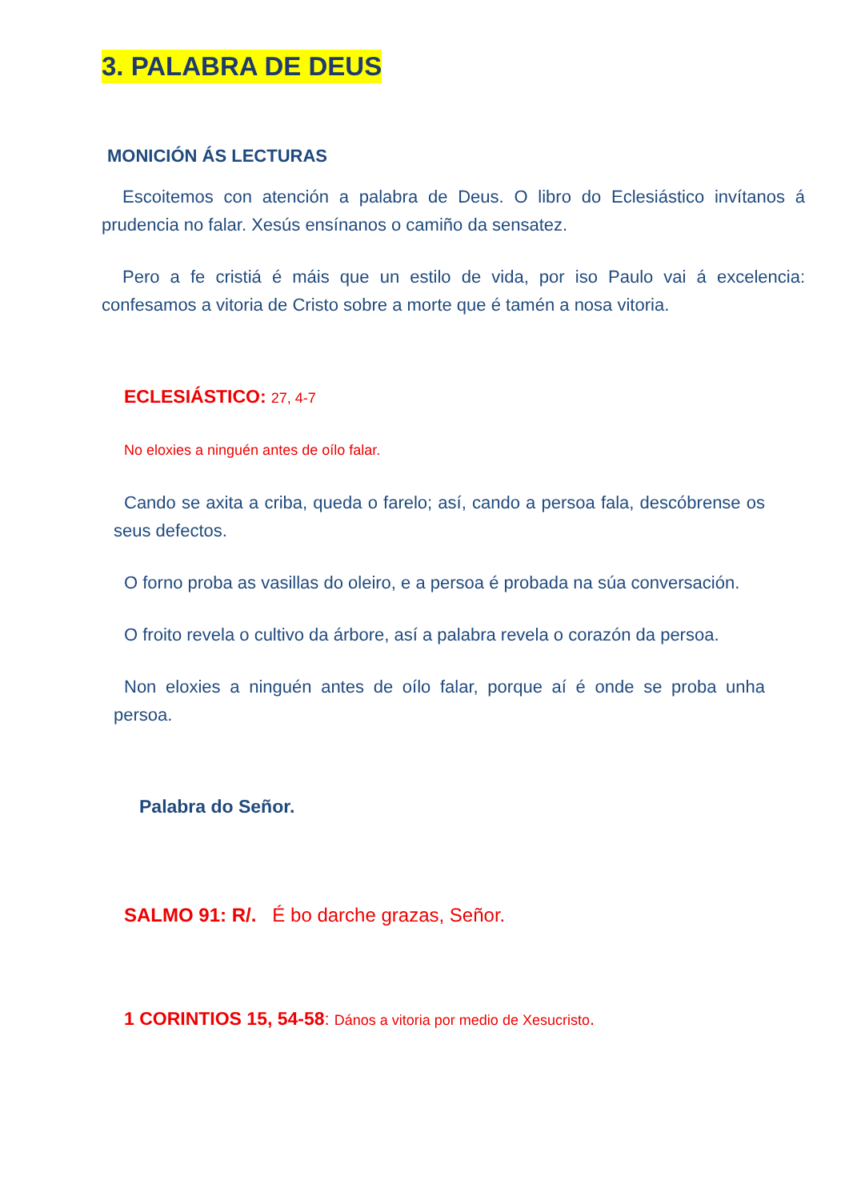3. PALABRA DE DEUS
MONICIÓN ÁS LECTURAS
Escoitemos con atención a palabra de Deus. O libro do Eclesiástico invítanos á prudencia no falar. Xesús ensínanos o camiño da sensatez.
Pero a fe cristiá é máis que un estilo de vida, por iso Paulo vai á excelencia: confesamos a vitoria de Cristo sobre a morte que é tamén a nosa vitoria.
ECLESIÁSTICO: 27, 4-7
No eloxies a ninguén antes de oílo falar.
Cando se axita a criba, queda o farelo; así, cando a persoa fala, descóbrense os seus defectos.
O forno proba as vasillas do oleiro, e a persoa é probada na súa conversación.
O froito revela o cultivo da árbore, así a palabra revela o corazón da persoa.
Non eloxies a ninguén antes de oílo falar, porque aí é onde se proba unha persoa.
Palabra do Señor.
SALMO 91: R/. É bo darche grazas, Señor.
1 CORINTIOS 15, 54-58: Dános a vitoria por medio de Xesucristo.